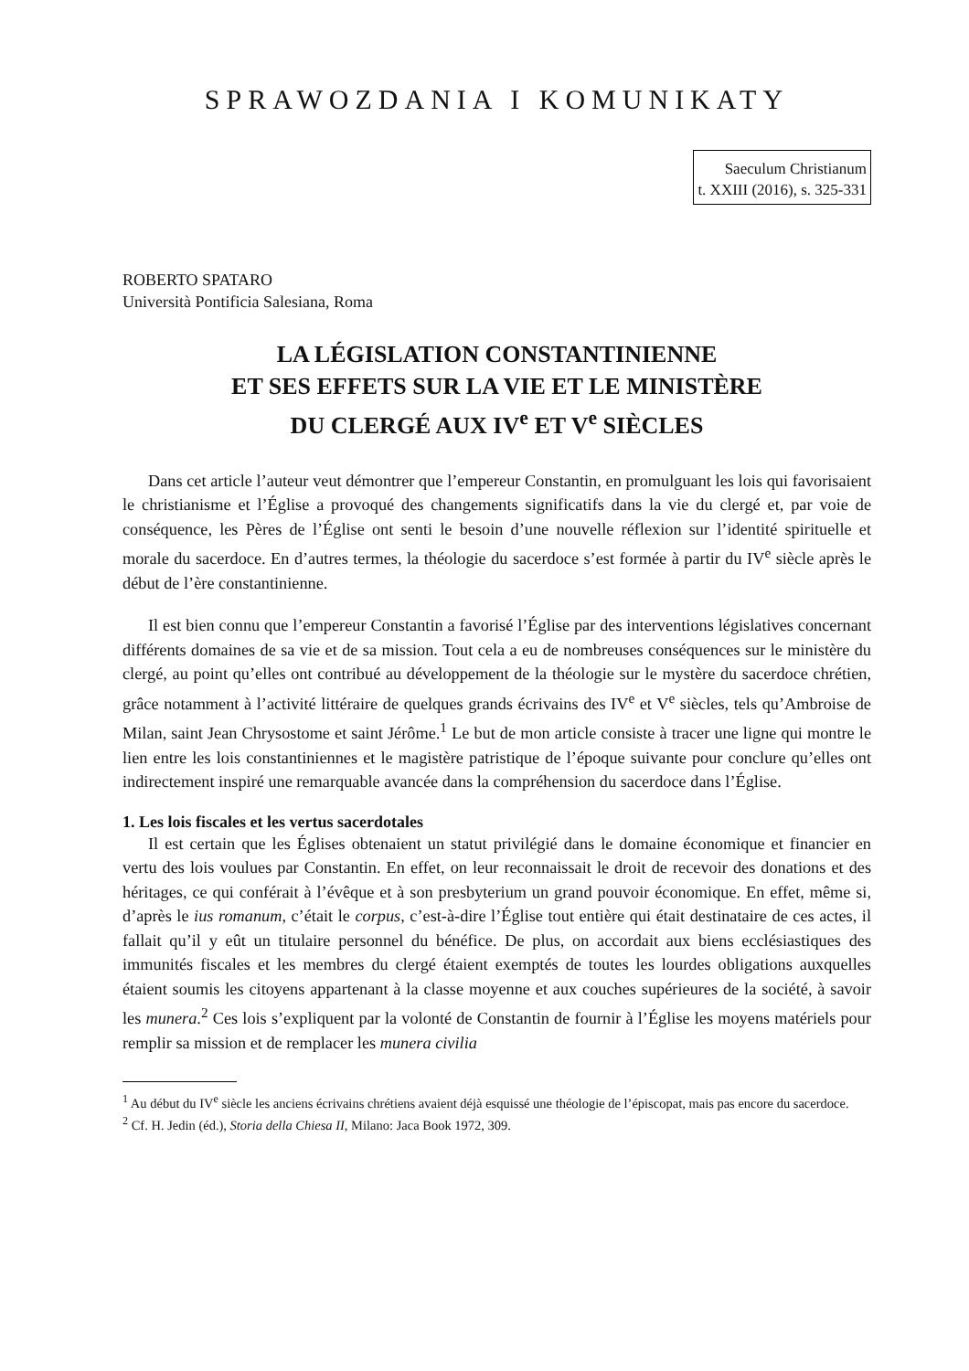SPRAWOZDANIA I KOMUNIKATY
Saeculum Christianum
t. XXIII (2016), s. 325-331
ROBERTO SPATARO
Università Pontificia Salesiana, Roma
LA LÉGISLATION CONSTANTINIENNE
ET SES EFFETS SUR LA VIE ET LE MINISTÈRE
DU CLERGÉ AUX IV<sup>e</sup> ET V<sup>e</sup> SIÈCLES
Dans cet article l’auteur veut démontrer que l’empereur Constantin, en promulguant les lois qui favorisaient le christianisme et l’Église a provoqué des changements significatifs dans la vie du clergé et, par voie de conséquence, les Pères de l’Église ont senti le besoin d’une nouvelle réflexion sur l’identité spirituelle et morale du sacerdoce. En d’autres termes, la théologie du sacerdoce s’est formée à partir du IV<sup>e</sup> siècle après le début de l’ère constantinienne.
Il est bien connu que l’empereur Constantin a favorisé l’Église par des interventions législatives concernant différents domaines de sa vie et de sa mission. Tout cela a eu de nombreuses conséquences sur le ministère du clergé, au point qu’elles ont contribué au développement de la théologie sur le mystère du sacerdoce chrétien, grâce notamment à l’activité littéraire de quelques grands écrivains des IV<sup>e</sup> et V<sup>e</sup> siècles, tels qu’Ambroise de Milan, saint Jean Chrysostome et saint Jérôme.<sup>1</sup> Le but de mon article consiste à tracer une ligne qui montre le lien entre les lois constantiniennes et le magistère patristique de l’époque suivante pour conclure qu’elles ont indirectement inspiré une remarquable avancée dans la compréhension du sacerdoce dans l’Église.
1. Les lois fiscales et les vertus sacerdotales
Il est certain que les Églises obtenaient un statut privilégié dans le domaine économique et financier en vertu des lois voulues par Constantin. En effet, on leur reconnaissait le droit de recevoir des donations et des héritages, ce qui conférait à l’évêque et à son presbyterium un grand pouvoir économique. En effet, même si, d’après le ius romanum, c’était le corpus, c’est-à-dire l’Église tout entière qui était destinataire de ces actes, il fallait qu’il y eût un titulaire personnel du bénéfice. De plus, on accordait aux biens ecclésiastiques des immunités fiscales et les membres du clergé étaient exemptés de toutes les lourdes obligations auxquelles étaient soumis les citoyens appartenant à la classe moyenne et aux couches supérieures de la société, à savoir les munera.<sup>2</sup> Ces lois s’expliquent par la volonté de Constantin de fournir à l’Église les moyens matériels pour remplir sa mission et de remplacer les munera civilia
<sup>1</sup> Au début du IV<sup>e</sup> siècle les anciens écrivains chrétiens avaient déjà esquissé une théologie de l’épiscopat, mais pas encore du sacerdoce.
<sup>2</sup> Cf. H. Jedin (éd.), Storia della Chiesa II, Milano: Jaca Book 1972, 309.